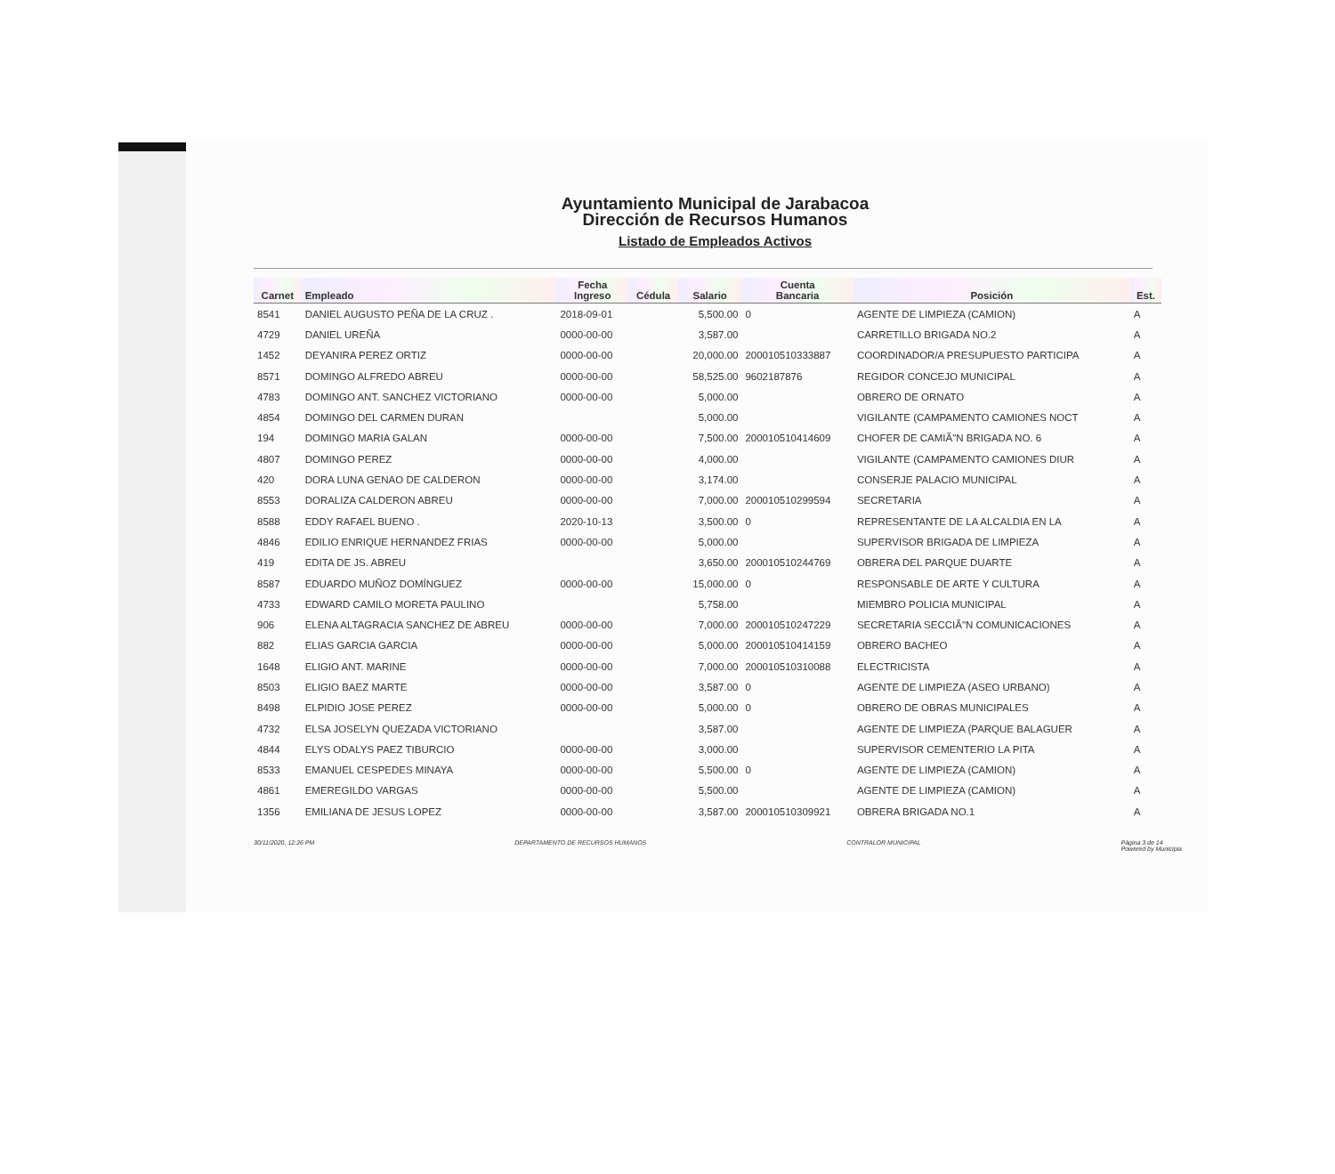Ayuntamiento Municipal de Jarabacoa
Dirección de Recursos Humanos
Listado de Empleados Activos
| Carnet | Empleado | Fecha Ingreso | Cédula | Salario | Cuenta Bancaria | Posición | Est. |
| --- | --- | --- | --- | --- | --- | --- | --- |
| 8541 | DANIEL AUGUSTO PEÑA DE LA CRUZ . | 2018-09-01 | | 5,500.00 | 0 | AGENTE DE LIMPIEZA (CAMION) | A |
| 4729 | DANIEL UREÑA | 0000-00-00 | | 3,587.00 | | CARRETILLO BRIGADA NO.2 | A |
| 1452 | DEYANIRA PEREZ ORTIZ | 0000-00-00 | | 20,000.00 | 200010510333887 | COORDINADOR/A PRESUPUESTO PARTICIPA | A |
| 8571 | DOMINGO ALFREDO ABREU | 0000-00-00 | | 58,525.00 | 9602187876 | REGIDOR CONCEJO MUNICIPAL | A |
| 4783 | DOMINGO ANT. SANCHEZ VICTORIANO | 0000-00-00 | | 5,000.00 | | OBRERO DE ORNATO | A |
| 4854 | DOMINGO DEL CARMEN DURAN | | | 5,000.00 | | VIGILANTE (CAMPAMENTO CAMIONES NOCT | A |
| 194 | DOMINGO MARIA GALAN | 0000-00-00 | | 7,500.00 | 200010510414609 | CHOFER DE CAMIÃ"N BRIGADA NO. 6 | A |
| 4807 | DOMINGO PEREZ | 0000-00-00 | | 4,000.00 | | VIGILANTE (CAMPAMENTO CAMIONES DIUR | A |
| 420 | DORA LUNA GENAO DE CALDERON | 0000-00-00 | | 3,174.00 | | CONSERJE PALACIO MUNICIPAL | A |
| 8553 | DORALIZA CALDERON ABREU | 0000-00-00 | | 7,000.00 | 200010510299594 | SECRETARIA | A |
| 8588 | EDDY RAFAEL BUENO . | 2020-10-13 | | 3,500.00 | 0 | REPRESENTANTE DE LA ALCALDIA EN LA | A |
| 4846 | EDILIO ENRIQUE HERNANDEZ FRIAS | 0000-00-00 | | 5,000.00 | | SUPERVISOR BRIGADA DE LIMPIEZA | A |
| 419 | EDITA DE JS. ABREU | | | 3,650.00 | 200010510244769 | OBRERA DEL PARQUE DUARTE | A |
| 8587 | EDUARDO MUÑOZ DOMÍNGUEZ | 0000-00-00 | | 15,000.00 | 0 | RESPONSABLE DE ARTE Y CULTURA | A |
| 4733 | EDWARD CAMILO MORETA PAULINO | | | 5,758.00 | | MIEMBRO POLICIA MUNICIPAL | A |
| 906 | ELENA ALTAGRACIA SANCHEZ DE ABREU | 0000-00-00 | | 7,000.00 | 200010510247229 | SECRETARIA SECCIÃ"N COMUNICACIONES | A |
| 882 | ELIAS GARCIA GARCIA | 0000-00-00 | | 5,000.00 | 200010510414159 | OBRERO BACHEO | A |
| 1648 | ELIGIO ANT. MARINE | 0000-00-00 | | 7,000.00 | 200010510310088 | ELECTRICISTA | A |
| 8503 | ELIGIO BAEZ MARTE | 0000-00-00 | | 3,587.00 | 0 | AGENTE DE LIMPIEZA (ASEO URBANO) | A |
| 8498 | ELPIDIO JOSE PEREZ | 0000-00-00 | | 5,000.00 | 0 | OBRERO DE OBRAS MUNICIPALES | A |
| 4732 | ELSA JOSELYN QUEZADA VICTORIANO | | | 3,587.00 | | AGENTE DE LIMPIEZA (PARQUE BALAGUER | A |
| 4844 | ELYS ODALYS PAEZ TIBURCIO | 0000-00-00 | | 3,000.00 | | SUPERVISOR CEMENTERIO LA PITA | A |
| 8533 | EMANUEL CESPEDES MINAYA | 0000-00-00 | | 5,500.00 | 0 | AGENTE DE LIMPIEZA (CAMION) | A |
| 4861 | EMEREGILDO VARGAS | 0000-00-00 | | 5,500.00 | | AGENTE DE LIMPIEZA (CAMION) | A |
| 1356 | EMILIANA DE JESUS LOPEZ | 0000-00-00 | | 3,587.00 | 200010510309921 | OBRERA BRIGADA NO.1 | A |
30/11/2020, 12:26 PM DEPARTAMENTO DE RECURSOS HUMANOS CONTRALOR MUNICIPAL Página 3 de 14
Powered by Municipia